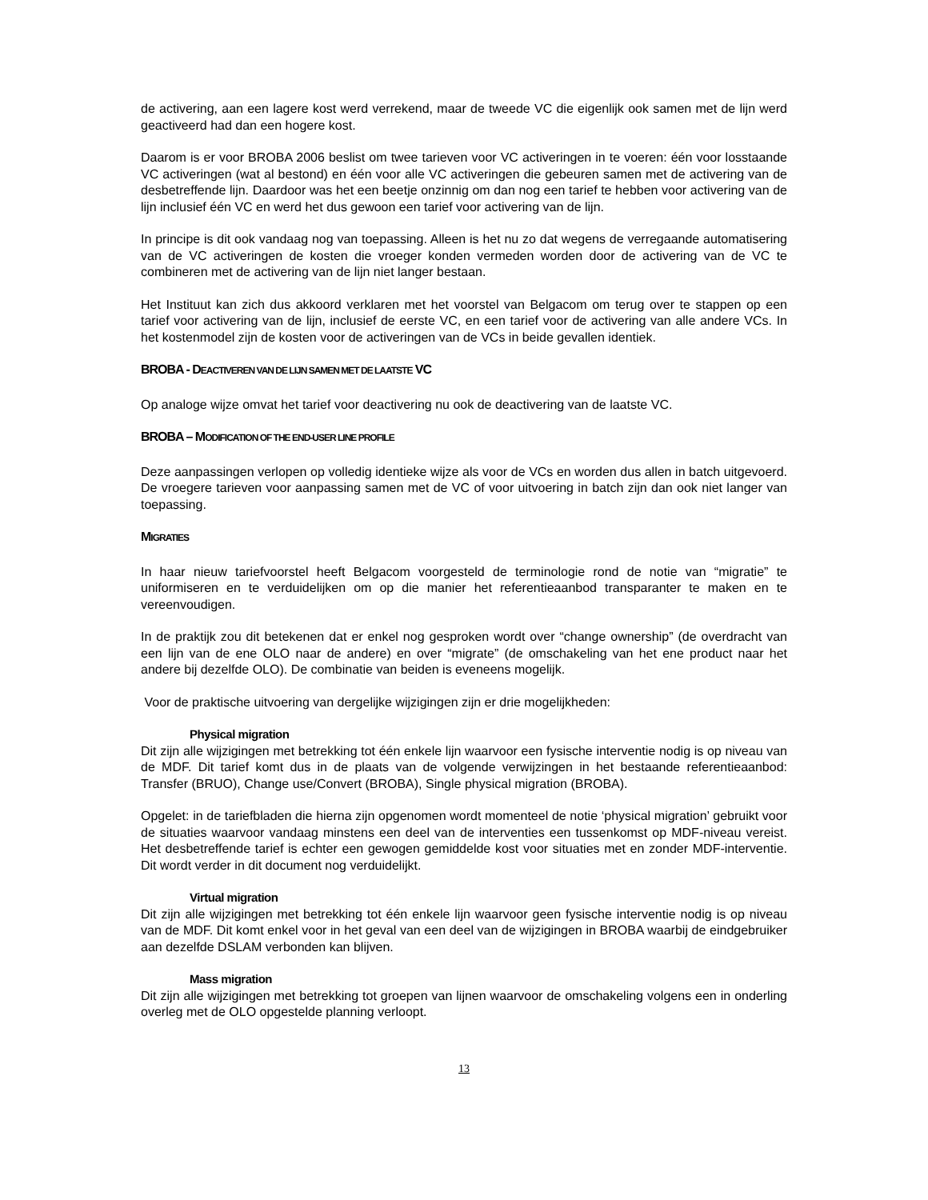de activering, aan een lagere kost werd verrekend, maar de tweede VC die eigenlijk ook samen met de lijn werd geactiveerd had dan een hogere kost.
Daarom is er voor BROBA 2006 beslist om twee tarieven voor VC activeringen in te voeren: één voor losstaande VC activeringen (wat al bestond) en één voor alle VC activeringen die gebeuren samen met de activering van de desbetreffende lijn. Daardoor was het een beetje onzinnig om dan nog een tarief te hebben voor activering van de lijn inclusief één VC en werd het dus gewoon een tarief voor activering van de lijn.
In principe is dit ook vandaag nog van toepassing. Alleen is het nu zo dat wegens de verregaande automatisering van de VC activeringen de kosten die vroeger konden vermeden worden door de activering van de VC te combineren met de activering van de lijn niet langer bestaan.
Het Instituut kan zich dus akkoord verklaren met het voorstel van Belgacom om terug over te stappen op een tarief voor activering van de lijn, inclusief de eerste VC, en een tarief voor de activering van alle andere VCs. In het kostenmodel zijn de kosten voor de activeringen van de VCs in beide gevallen identiek.
BROBA - DEACTIVEREN VAN DE LIJN SAMEN MET DE LAATSTE VC
Op analoge wijze omvat het tarief voor deactivering nu ook de deactivering van de laatste VC.
BROBA – MODIFICATION OF THE END-USER LINE PROFILE
Deze aanpassingen verlopen op volledig identieke wijze als voor de VCs en worden dus allen in batch uitgevoerd. De vroegere tarieven voor aanpassing samen met de VC of voor uitvoering in batch zijn dan ook niet langer van toepassing.
MIGRATIES
In haar nieuw tariefvoorstel heeft Belgacom voorgesteld de terminologie rond de notie van “migratie” te uniformiseren en te verduidelijken om op die manier het referentieaanbod transparanter te maken en te vereenvoudigen.
In de praktijk zou dit betekenen dat er enkel nog gesproken wordt over “change ownership” (de overdracht van een lijn van de ene OLO naar de andere) en over “migrate” (de omschakeling van het ene product naar het andere bij dezelfde OLO). De combinatie van beiden is eveneens mogelijk.
Voor de praktische uitvoering van dergelijke wijzigingen zijn er drie mogelijkheden:
Physical migration
Dit zijn alle wijzigingen met betrekking tot één enkele lijn waarvoor een fysische interventie nodig is op niveau van de MDF. Dit tarief komt dus in de plaats van de volgende verwijzingen in het bestaande referentieaanbod: Transfer (BRUO), Change use/Convert (BROBA), Single physical migration (BROBA).
Opgelet: in de tariefbladen die hierna zijn opgenomen wordt momenteel de notie ‘physical migration’ gebruikt voor de situaties waarvoor vandaag minstens een deel van de interventies een tussenkomst op MDF-niveau vereist. Het desbetreffende tarief is echter een gewogen gemiddelde kost voor situaties met en zonder MDF-interventie. Dit wordt verder in dit document nog verduidelijkt.
Virtual migration
Dit zijn alle wijzigingen met betrekking tot één enkele lijn waarvoor geen fysische interventie nodig is op niveau van de MDF. Dit komt enkel voor in het geval van een deel van de wijzigingen in BROBA waarbij de eindgebruiker aan dezelfde DSLAM verbonden kan blijven.
Mass migration
Dit zijn alle wijzigingen met betrekking tot groepen van lijnen waarvoor de omschakeling volgens een in onderling overleg met de OLO opgestelde planning verloopt.
13